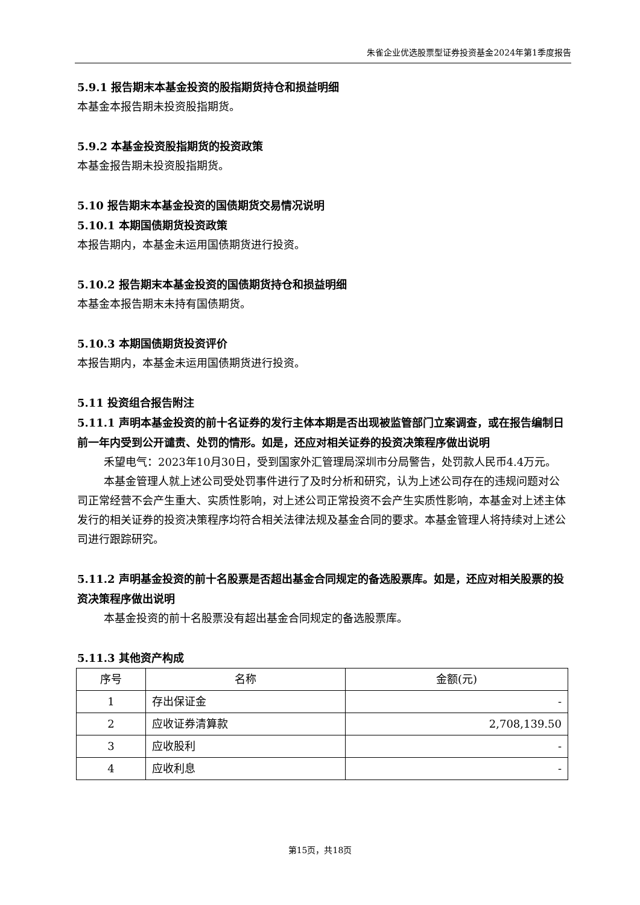朱雀企业优选股票型证券投资基金2024年第1季度报告
5.9.1 报告期末本基金投资的股指期货持仓和损益明细
本基金本报告期未投资股指期货。
5.9.2 本基金投资股指期货的投资政策
本基金报告期未投资股指期货。
5.10 报告期末本基金投资的国债期货交易情况说明
5.10.1 本期国债期货投资政策
本报告期内，本基金未运用国债期货进行投资。
5.10.2 报告期末本基金投资的国债期货持仓和损益明细
本基金本报告期末未持有国债期货。
5.10.3 本期国债期货投资评价
本报告期内，本基金未运用国债期货进行投资。
5.11 投资组合报告附注
5.11.1 声明本基金投资的前十名证券的发行主体本期是否出现被监管部门立案调查，或在报告编制日前一年内受到公开谴责、处罚的情形。如是，还应对相关证券的投资决策程序做出说明
禾望电气：2023年10月30日，受到国家外汇管理局深圳市分局警告，处罚款人民币4.4万元。
本基金管理人就上述公司受处罚事件进行了及时分析和研究，认为上述公司存在的违规问题对公司正常经营不会产生重大、实质性影响，对上述公司正常投资不会产生实质性影响，本基金对上述主体发行的相关证券的投资决策程序均符合相关法律法规及基金合同的要求。本基金管理人将持续对上述公司进行跟踪研究。
5.11.2 声明基金投资的前十名股票是否超出基金合同规定的备选股票库。如是，还应对相关股票的投资决策程序做出说明
本基金投资的前十名股票没有超出基金合同规定的备选股票库。
5.11.3 其他资产构成
| 序号 | 名称 | 金额(元) |
| --- | --- | --- |
| 1 | 存出保证金 | - |
| 2 | 应收证券清算款 | 2,708,139.50 |
| 3 | 应收股利 | - |
| 4 | 应收利息 | - |
第15页，共18页